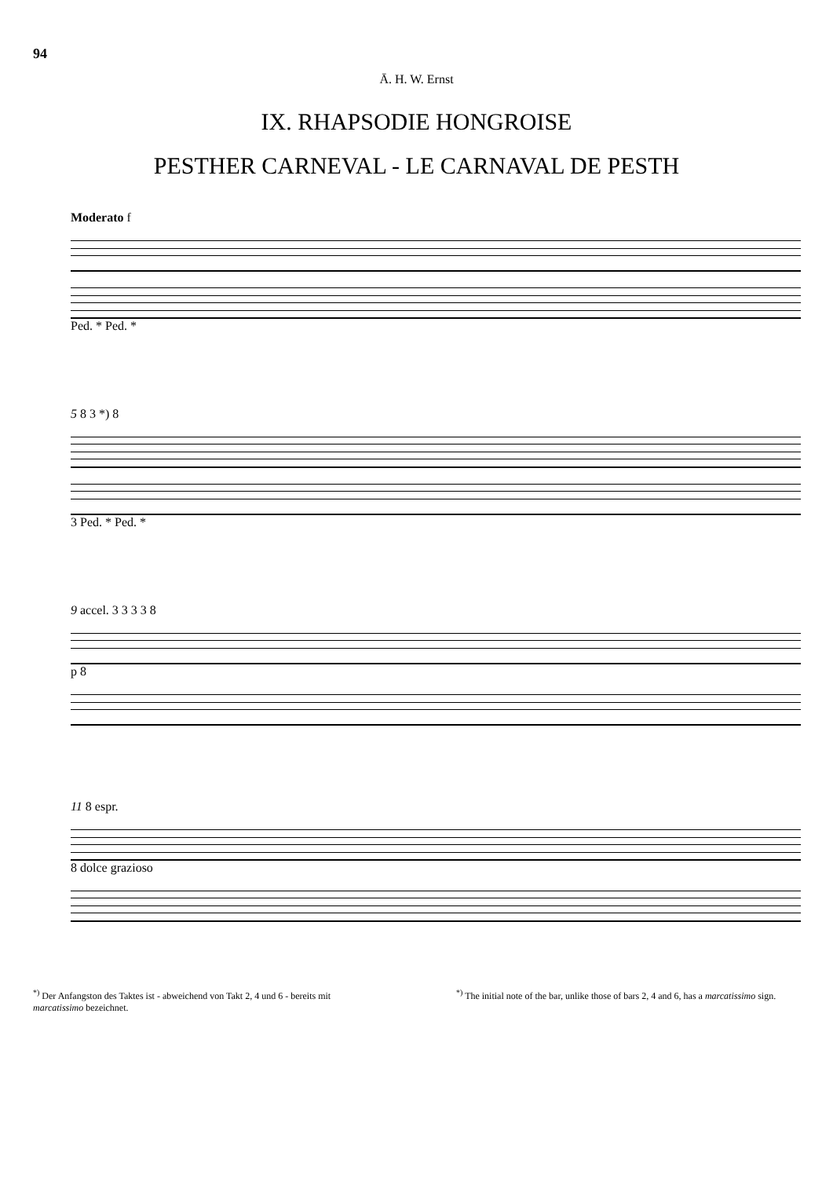94
Ā. H. W. Ernst
IX. RHAPSODIE HONGROISE
PESTHER CARNEVAL - LE CARNAVAL DE PESTH
Moderato f
Ped. * Ped. *
5 8 3 *) 8
3 Ped. * Ped. *
9 accel. 3 3 3 3 8
p 8
11 8 espr.
8 dolce grazioso
<sup>*)</sup> Der Anfangston des Taktes ist - abweichend von Takt 2, 4 und 6 - bereits mit marcatissimo bezeichnet.
<sup>*)</sup> The initial note of the bar, unlike those of bars 2, 4 and 6, has a marcatissimo sign.